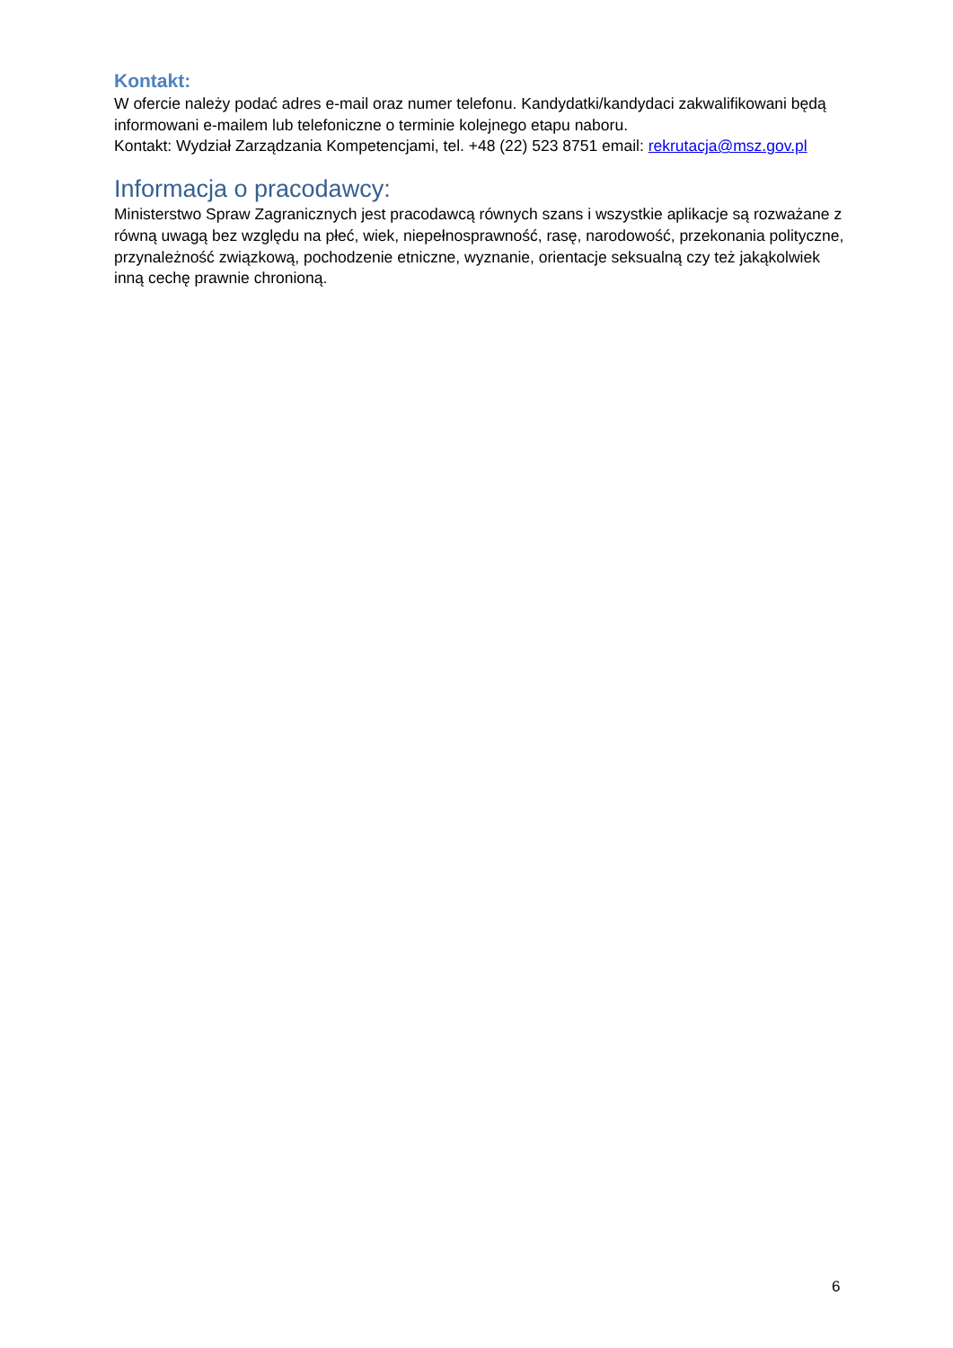Kontakt:
W ofercie należy podać adres e-mail oraz numer telefonu. Kandydatki/kandydaci zakwalifikowani będą informowani e-mailem lub telefoniczne o terminie kolejnego etapu naboru.
Kontakt: Wydział Zarządzania Kompetencjami, tel. +48 (22) 523 8751 email: rekrutacja@msz.gov.pl
Informacja o pracodawcy:
Ministerstwo Spraw Zagranicznych jest pracodawcą równych szans i wszystkie aplikacje są rozważane z równą uwagą bez względu na płeć, wiek, niepełnosprawność, rasę, narodowość, przekonania polityczne, przynależność związkową, pochodzenie etniczne, wyznanie, orientacje seksualną czy też jakąkolwiek inną cechę prawnie chronioną.
6